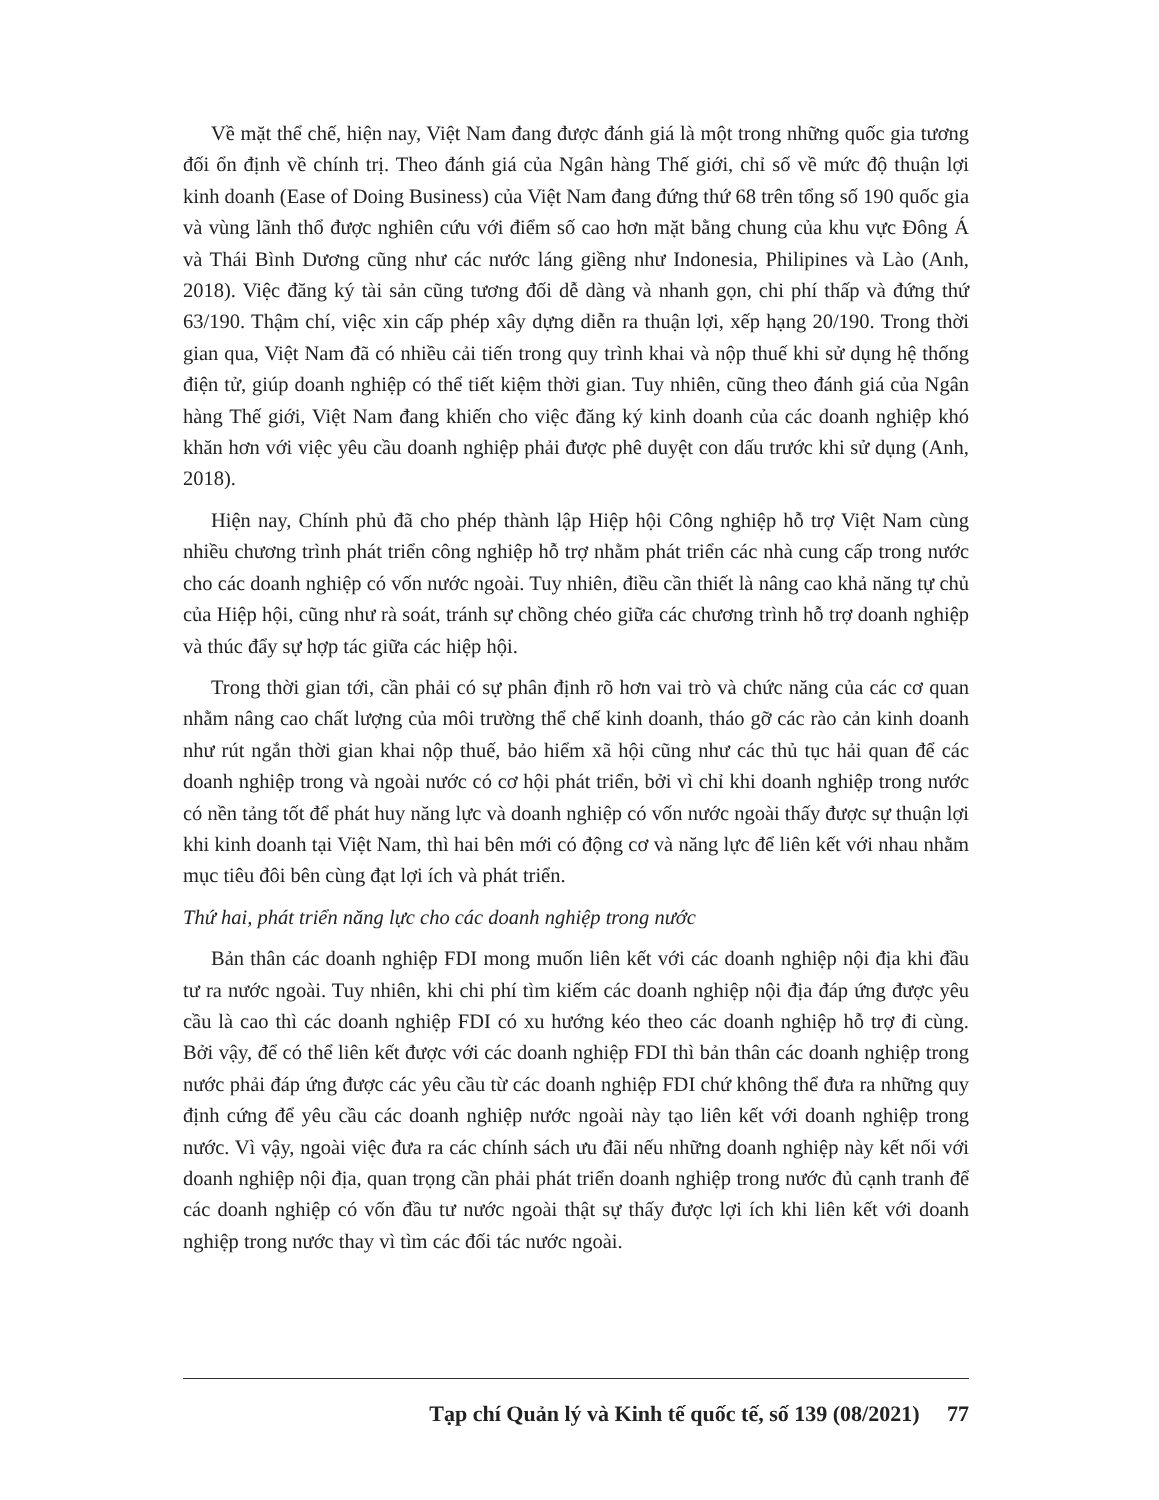Về mặt thể chế, hiện nay, Việt Nam đang được đánh giá là một trong những quốc gia tương đối ổn định về chính trị. Theo đánh giá của Ngân hàng Thế giới, chỉ số về mức độ thuận lợi kinh doanh (Ease of Doing Business) của Việt Nam đang đứng thứ 68 trên tổng số 190 quốc gia và vùng lãnh thổ được nghiên cứu với điểm số cao hơn mặt bằng chung của khu vực Đông Á và Thái Bình Dương cũng như các nước láng giềng như Indonesia, Philipines và Lào (Anh, 2018). Việc đăng ký tài sản cũng tương đối dễ dàng và nhanh gọn, chi phí thấp và đứng thứ 63/190. Thậm chí, việc xin cấp phép xây dựng diễn ra thuận lợi, xếp hạng 20/190. Trong thời gian qua, Việt Nam đã có nhiều cải tiến trong quy trình khai và nộp thuế khi sử dụng hệ thống điện tử, giúp doanh nghiệp có thể tiết kiệm thời gian. Tuy nhiên, cũng theo đánh giá của Ngân hàng Thế giới, Việt Nam đang khiến cho việc đăng ký kinh doanh của các doanh nghiệp khó khăn hơn với việc yêu cầu doanh nghiệp phải được phê duyệt con dấu trước khi sử dụng (Anh, 2018).
Hiện nay, Chính phủ đã cho phép thành lập Hiệp hội Công nghiệp hỗ trợ Việt Nam cùng nhiều chương trình phát triển công nghiệp hỗ trợ nhằm phát triển các nhà cung cấp trong nước cho các doanh nghiệp có vốn nước ngoài. Tuy nhiên, điều cần thiết là nâng cao khả năng tự chủ của Hiệp hội, cũng như rà soát, tránh sự chồng chéo giữa các chương trình hỗ trợ doanh nghiệp và thúc đẩy sự hợp tác giữa các hiệp hội.
Trong thời gian tới, cần phải có sự phân định rõ hơn vai trò và chức năng của các cơ quan nhằm nâng cao chất lượng của môi trường thể chế kinh doanh, tháo gỡ các rào cản kinh doanh như rút ngắn thời gian khai nộp thuế, bảo hiểm xã hội cũng như các thủ tục hải quan để các doanh nghiệp trong và ngoài nước có cơ hội phát triển, bởi vì chỉ khi doanh nghiệp trong nước có nền tảng tốt để phát huy năng lực và doanh nghiệp có vốn nước ngoài thấy được sự thuận lợi khi kinh doanh tại Việt Nam, thì hai bên mới có động cơ và năng lực để liên kết với nhau nhằm mục tiêu đôi bên cùng đạt lợi ích và phát triển.
Thứ hai, phát triển năng lực cho các doanh nghiệp trong nước
Bản thân các doanh nghiệp FDI mong muốn liên kết với các doanh nghiệp nội địa khi đầu tư ra nước ngoài. Tuy nhiên, khi chi phí tìm kiếm các doanh nghiệp nội địa đáp ứng được yêu cầu là cao thì các doanh nghiệp FDI có xu hướng kéo theo các doanh nghiệp hỗ trợ đi cùng. Bởi vậy, để có thể liên kết được với các doanh nghiệp FDI thì bản thân các doanh nghiệp trong nước phải đáp ứng được các yêu cầu từ các doanh nghiệp FDI chứ không thể đưa ra những quy định cứng để yêu cầu các doanh nghiệp nước ngoài này tạo liên kết với doanh nghiệp trong nước. Vì vậy, ngoài việc đưa ra các chính sách ưu đãi nếu những doanh nghiệp này kết nối với doanh nghiệp nội địa, quan trọng cần phải phát triển doanh nghiệp trong nước đủ cạnh tranh để các doanh nghiệp có vốn đầu tư nước ngoài thật sự thấy được lợi ích khi liên kết với doanh nghiệp trong nước thay vì tìm các đối tác nước ngoài.
Tạp chí Quản lý và Kinh tế quốc tế, số 139 (08/2021) 77